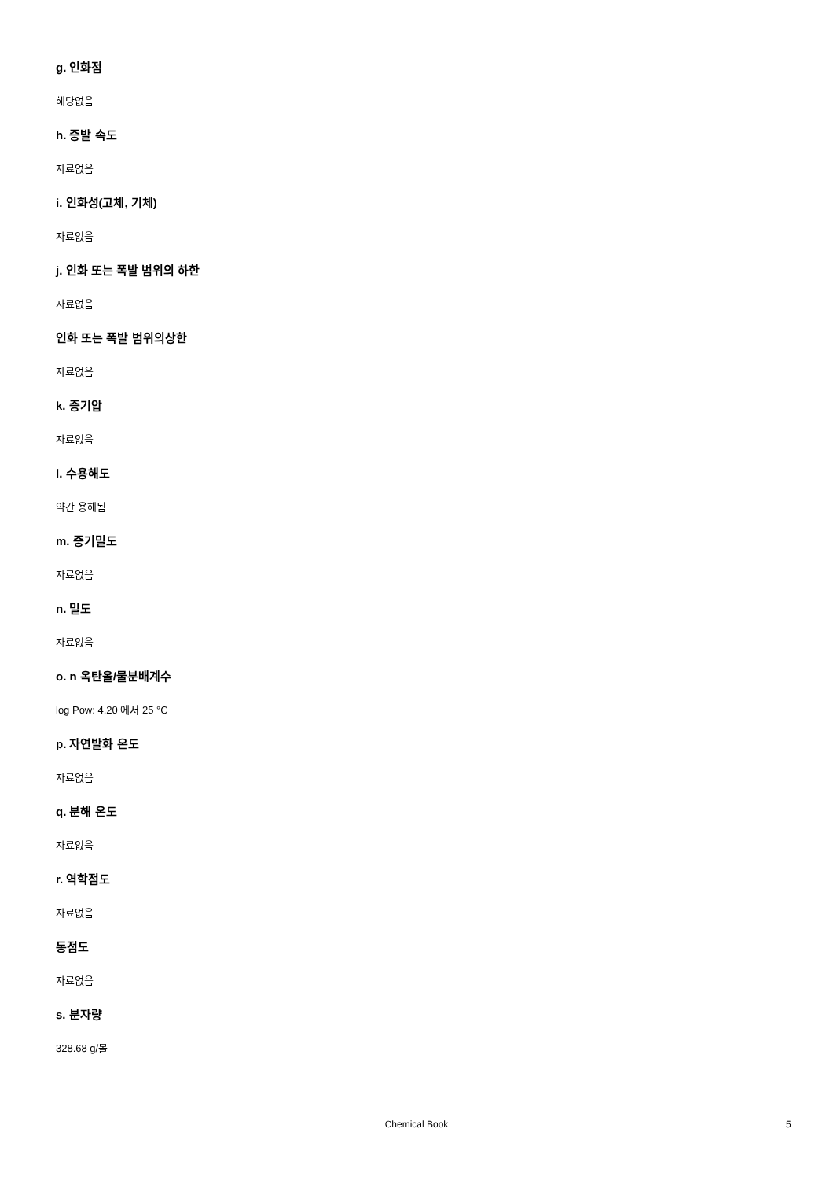g. 인화점
해당없음
h. 증발 속도
자료없음
i. 인화성(고체, 기체)
자료없음
j. 인화 또는 폭발 범위의 하한
자료없음
인화 또는 폭발 범위의상한
자료없음
k. 증기압
자료없음
l. 수용해도
약간 용해됨
m. 증기밀도
자료없음
n. 밀도
자료없음
o. n 옥탄올/물분배계수
log Pow: 4.20 에서 25 °C
p. 자연발화 온도
자료없음
q. 분해 온도
자료없음
r. 역학점도
자료없음
동점도
자료없음
s. 분자량
328.68 g/몰
Chemical Book 5